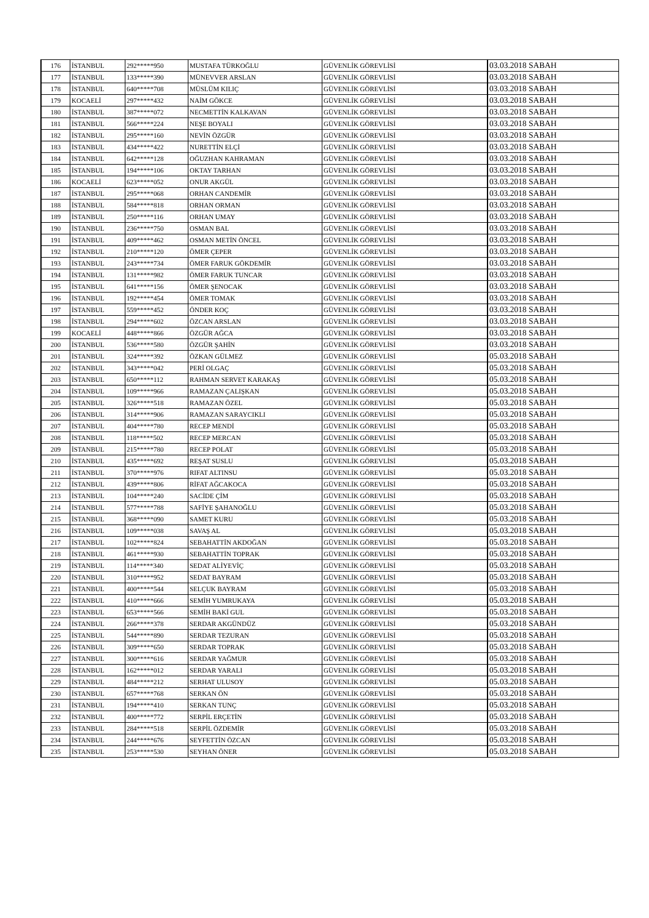| 176 | İSTANBUL | 292*****950 | MUSTAFA TÜRKOĞLU | GÜVENLİK GÖREVLİSİ | 03.03.2018 SABAH |
| 177 | İSTANBUL | 133*****390 | MÜNEVVER ARSLAN | GÜVENLİK GÖREVLİSİ | 03.03.2018 SABAH |
| 178 | İSTANBUL | 640*****708 | MÜSLÜM KILIÇ | GÜVENLİK GÖREVLİSİ | 03.03.2018 SABAH |
| 179 | KOCAELİ | 297*****432 | NAİM GÖKCE | GÜVENLİK GÖREVLİSİ | 03.03.2018 SABAH |
| 180 | İSTANBUL | 387*****072 | NECMETTİN KALKAVAN | GÜVENLİK GÖREVLİSİ | 03.03.2018 SABAH |
| 181 | İSTANBUL | 566*****224 | NEŞE BOYALI | GÜVENLİK GÖREVLİSİ | 03.03.2018 SABAH |
| 182 | İSTANBUL | 295*****160 | NEVİN ÖZGÜR | GÜVENLİK GÖREVLİSİ | 03.03.2018 SABAH |
| 183 | İSTANBUL | 434*****422 | NURETTİN ELÇİ | GÜVENLİK GÖREVLİSİ | 03.03.2018 SABAH |
| 184 | İSTANBUL | 642*****128 | OĞUZHAN KAHRAMAN | GÜVENLİK GÖREVLİSİ | 03.03.2018 SABAH |
| 185 | İSTANBUL | 194*****106 | OKTAY TARHAN | GÜVENLİK GÖREVLİSİ | 03.03.2018 SABAH |
| 186 | KOCAELİ | 623*****052 | ONUR AKGÜL | GÜVENLİK GÖREVLİSİ | 03.03.2018 SABAH |
| 187 | İSTANBUL | 295*****068 | ORHAN CANDEMİR | GÜVENLİK GÖREVLİSİ | 03.03.2018 SABAH |
| 188 | İSTANBUL | 584*****818 | ORHAN ORMAN | GÜVENLİK GÖREVLİSİ | 03.03.2018 SABAH |
| 189 | İSTANBUL | 250*****116 | ORHAN UMAY | GÜVENLİK GÖREVLİSİ | 03.03.2018 SABAH |
| 190 | İSTANBUL | 236*****750 | OSMAN BAL | GÜVENLİK GÖREVLİSİ | 03.03.2018 SABAH |
| 191 | İSTANBUL | 409*****462 | OSMAN METİN ÖNCEL | GÜVENLİK GÖREVLİSİ | 03.03.2018 SABAH |
| 192 | İSTANBUL | 210*****120 | ÖMER ÇEPER | GÜVENLİK GÖREVLİSİ | 03.03.2018 SABAH |
| 193 | İSTANBUL | 243*****734 | ÖMER FARUK GÖKDEMİR | GÜVENLİK GÖREVLİSİ | 03.03.2018 SABAH |
| 194 | İSTANBUL | 131*****982 | ÖMER FARUK TUNCAR | GÜVENLİK GÖREVLİSİ | 03.03.2018 SABAH |
| 195 | İSTANBUL | 641*****156 | ÖMER ŞENOCAK | GÜVENLİK GÖREVLİSİ | 03.03.2018 SABAH |
| 196 | İSTANBUL | 192*****454 | ÖMER TOMAK | GÜVENLİK GÖREVLİSİ | 03.03.2018 SABAH |
| 197 | İSTANBUL | 559*****452 | ÖNDER KOÇ | GÜVENLİK GÖREVLİSİ | 03.03.2018 SABAH |
| 198 | İSTANBUL | 294*****602 | ÖZCAN ARSLAN | GÜVENLİK GÖREVLİSİ | 03.03.2018 SABAH |
| 199 | KOCAELİ | 448*****866 | ÖZGÜR AĞCA | GÜVENLİK GÖREVLİSİ | 03.03.2018 SABAH |
| 200 | İSTANBUL | 536*****580 | ÖZGÜR ŞAHİN | GÜVENLİK GÖREVLİSİ | 03.03.2018 SABAH |
| 201 | İSTANBUL | 324*****392 | ÖZKAN GÜLMEZ | GÜVENLİK GÖREVLİSİ | 05.03.2018 SABAH |
| 202 | İSTANBUL | 343*****042 | PERİ OLGAÇ | GÜVENLİK GÖREVLİSİ | 05.03.2018 SABAH |
| 203 | İSTANBUL | 650*****112 | RAHMAN SERVET KARAKAŞ | GÜVENLİK GÖREVLİSİ | 05.03.2018 SABAH |
| 204 | İSTANBUL | 109*****966 | RAMAZAN ÇALIŞKAN | GÜVENLİK GÖREVLİSİ | 05.03.2018 SABAH |
| 205 | İSTANBUL | 326*****518 | RAMAZAN ÖZEL | GÜVENLİK GÖREVLİSİ | 05.03.2018 SABAH |
| 206 | İSTANBUL | 314*****906 | RAMAZAN SARAYCIKLI | GÜVENLİK GÖREVLİSİ | 05.03.2018 SABAH |
| 207 | İSTANBUL | 404*****780 | RECEP MENDİ | GÜVENLİK GÖREVLİSİ | 05.03.2018 SABAH |
| 208 | İSTANBUL | 118*****502 | RECEP MERCAN | GÜVENLİK GÖREVLİSİ | 05.03.2018 SABAH |
| 209 | İSTANBUL | 215*****780 | RECEP POLAT | GÜVENLİK GÖREVLİSİ | 05.03.2018 SABAH |
| 210 | İSTANBUL | 435*****692 | REŞAT SUSLU | GÜVENLİK GÖREVLİSİ | 05.03.2018 SABAH |
| 211 | İSTANBUL | 370*****976 | RIFAT ALTINSU | GÜVENLİK GÖREVLİSİ | 05.03.2018 SABAH |
| 212 | İSTANBUL | 439*****806 | RİFAT AĞCAKOCA | GÜVENLİK GÖREVLİSİ | 05.03.2018 SABAH |
| 213 | İSTANBUL | 104*****240 | SACİDE ÇİM | GÜVENLİK GÖREVLİSİ | 05.03.2018 SABAH |
| 214 | İSTANBUL | 577*****788 | SAFİYE ŞAHANOĞLU | GÜVENLİK GÖREVLİSİ | 05.03.2018 SABAH |
| 215 | İSTANBUL | 368*****090 | SAMET KURU | GÜVENLİK GÖREVLİSİ | 05.03.2018 SABAH |
| 216 | İSTANBUL | 109*****038 | SAVAŞ AL | GÜVENLİK GÖREVLİSİ | 05.03.2018 SABAH |
| 217 | İSTANBUL | 102*****824 | SEBAHATTİN AKDOĞAN | GÜVENLİK GÖREVLİSİ | 05.03.2018 SABAH |
| 218 | İSTANBUL | 461*****930 | SEBAHATTİN TOPRAK | GÜVENLİK GÖREVLİSİ | 05.03.2018 SABAH |
| 219 | İSTANBUL | 114*****340 | SEDAT ALİYEVİÇ | GÜVENLİK GÖREVLİSİ | 05.03.2018 SABAH |
| 220 | İSTANBUL | 310*****952 | SEDAT BAYRAM | GÜVENLİK GÖREVLİSİ | 05.03.2018 SABAH |
| 221 | İSTANBUL | 400*****544 | SELÇUK BAYRAM | GÜVENLİK GÖREVLİSİ | 05.03.2018 SABAH |
| 222 | İSTANBUL | 410*****666 | SEMİH YUMRUKAYA | GÜVENLİK GÖREVLİSİ | 05.03.2018 SABAH |
| 223 | İSTANBUL | 653*****566 | SEMİH BAKİ GUL | GÜVENLİK GÖREVLİSİ | 05.03.2018 SABAH |
| 224 | İSTANBUL | 266*****378 | SERDAR AKGÜNDÜZ | GÜVENLİK GÖREVLİSİ | 05.03.2018 SABAH |
| 225 | İSTANBUL | 544*****890 | SERDAR TEZURAN | GÜVENLİK GÖREVLİSİ | 05.03.2018 SABAH |
| 226 | İSTANBUL | 309*****650 | SERDAR TOPRAK | GÜVENLİK GÖREVLİSİ | 05.03.2018 SABAH |
| 227 | İSTANBUL | 300*****616 | SERDAR YAĞMUR | GÜVENLİK GÖREVLİSİ | 05.03.2018 SABAH |
| 228 | İSTANBUL | 162*****012 | SERDAR YARALI | GÜVENLİK GÖREVLİSİ | 05.03.2018 SABAH |
| 229 | İSTANBUL | 484*****212 | SERHAT ULUSOY | GÜVENLİK GÖREVLİSİ | 05.03.2018 SABAH |
| 230 | İSTANBUL | 657*****768 | SERKAN ÖN | GÜVENLİK GÖREVLİSİ | 05.03.2018 SABAH |
| 231 | İSTANBUL | 194*****410 | SERKAN TUNÇ | GÜVENLİK GÖREVLİSİ | 05.03.2018 SABAH |
| 232 | İSTANBUL | 400*****772 | SERPİL ERÇETİN | GÜVENLİK GÖREVLİSİ | 05.03.2018 SABAH |
| 233 | İSTANBUL | 284*****518 | SERPİL ÖZDEMİR | GÜVENLİK GÖREVLİSİ | 05.03.2018 SABAH |
| 234 | İSTANBUL | 244*****676 | SEYFETTİN ÖZCAN | GÜVENLİK GÖREVLİSİ | 05.03.2018 SABAH |
| 235 | İSTANBUL | 253*****530 | SEYHAN ÖNER | GÜVENLİK GÖREVLİSİ | 05.03.2018 SABAH |